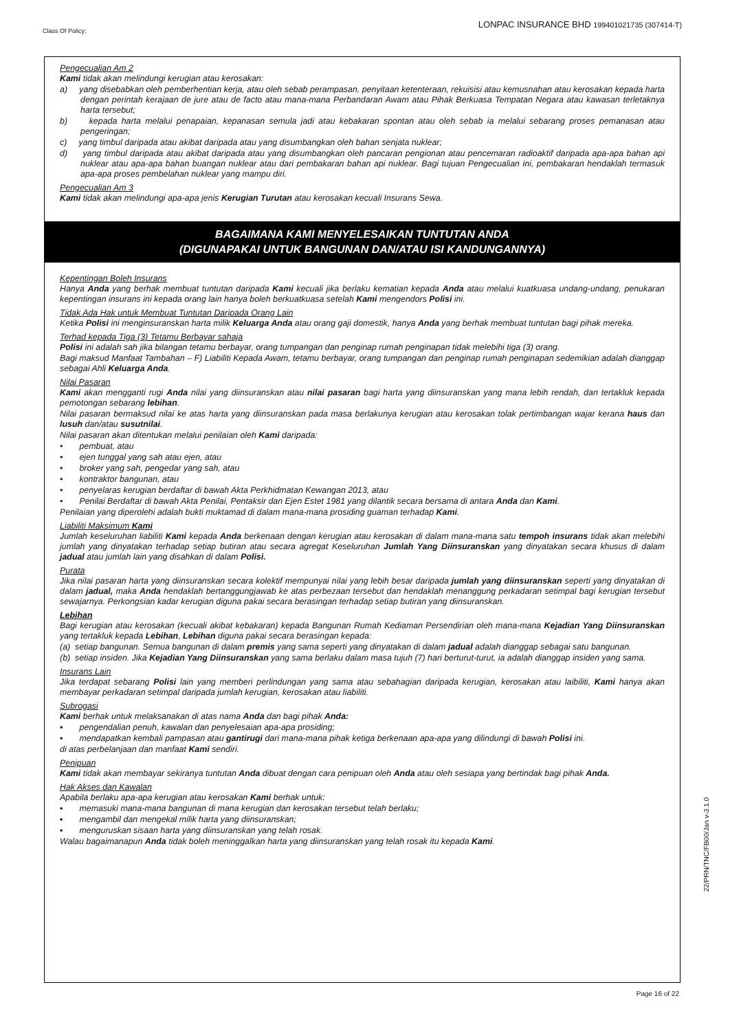Class Of Policy: LONPAC INSURANCE BHD 199401021735 (307414-T)
Pengecualian Am 2
Kami tidak akan melindungi kerugian atau kerosakan:
a) yang disebabkan oleh pemberhentian kerja, atau oleh sebab perampasan, penyitaan ketenteraan, rekuisisi atau kemusnahan atau kerosakan kepada harta dengan perintah kerajaan de jure atau de facto atau mana-mana Perbandaran Awam atau Pihak Berkuasa Tempatan Negara atau kawasan terletaknya harta tersebut;
b) kepada harta melalui penapaian, kepanasan semula jadi atau kebakaran spontan atau oleh sebab ia melalui sebarang proses pemanasan atau pengeringan;
c) yang timbul daripada atau akibat daripada atau yang disumbangkan oleh bahan senjata nuklear;
d) yang timbul daripada atau akibat daripada atau yang disumbangkan oleh pancaran pengionan atau pencemaran radioaktif daripada apa-apa bahan api nuklear atau apa-apa bahan buangan nuklear atau dari pembakaran bahan api nuklear. Bagi tujuan Pengecualian ini, pembakaran hendaklah termasuk apa-apa proses pembelahan nuklear yang mampu diri.
Pengecualian Am 3
Kami tidak akan melindungi apa-apa jenis Kerugian Turutan atau kerosakan kecuali Insurans Sewa.
BAGAIMANA KAMI MENYELESAIKAN TUNTUTAN ANDA
(DIGUNAPAKAI UNTUK BANGUNAN DAN/ATAU ISI KANDUNGANNYA)
Kepentingan Boleh Insurans
Hanya Anda yang berhak membuat tuntutan daripada Kami kecuali jika berlaku kematian kepada Anda atau melalui kuatkuasa undang-undang, penukaran kepentingan insurans ini kepada orang lain hanya boleh berkuatkuasa setelah Kami mengendors Polisi ini.
Tidak Ada Hak untuk Membuat Tuntutan Daripada Orang Lain
Ketika Polisi ini menginsuranskan harta milik Keluarga Anda atau orang gaji domestik, hanya Anda yang berhak membuat tuntutan bagi pihak mereka.
Terhad kepada Tiga (3) Tetamu Berbayar sahaja
Polisi ini adalah sah jika bilangan tetamu berbayar, orang tumpangan dan penginap rumah penginapan tidak melebihi tiga (3) orang.
Bagi maksud Manfaat Tambahan – F) Liabiliti Kepada Awam, tetamu berbayar, orang tumpangan dan penginap rumah penginapan sedemikian adalah dianggap sebagai Ahli Keluarga Anda.
Nilai Pasaran
Kami akan mengganti rugi Anda nilai yang diinsuranskan atau nilai pasaran bagi harta yang diinsuranskan yang mana lebih rendah, dan tertakluk kepada pemotongan sebarang lebihan.
Nilai pasaran bermaksud nilai ke atas harta yang diinsuranskan pada masa berlakunya kerugian atau kerosakan tolak pertimbangan wajar kerana haus dan lusuh dan/atau susutnilai.
Nilai pasaran akan ditentukan melalui penilaian oleh Kami daripada:
• pembuat, atau
• ejen tunggal yang sah atau ejen, atau
• broker yang sah, pengedar yang sah, atau
• kontraktor bangunan, atau
• penyelaras kerugian berdaftar di bawah Akta Perkhidmatan Kewangan 2013, atau
• Penilai Berdaftar di bawah Akta Penilai, Pentaksir dan Ejen Estet 1981 yang dilantik secara bersama di antara Anda dan Kami.
Penilaian yang diperolehi adalah bukti muktamad di dalam mana-mana prosiding guaman terhadap Kami.
Liabiliti Maksimum Kami
Jumlah keseluruhan liabiliti Kami kepada Anda berkenaan dengan kerugian atau kerosakan di dalam mana-mana satu tempoh insurans tidak akan melebihi jumlah yang dinyatakan terhadap setiap butiran atau secara agregat Keseluruhan Jumlah Yang Diinsuranskan yang dinyatakan secara khusus di dalam jadual atau jumlah lain yang disahkan di dalam Polisi.
Purata
Jika nilai pasaran harta yang diinsuranskan secara kolektif mempunyai nilai yang lebih besar daripada jumlah yang diinsuranskan seperti yang dinyatakan di dalam jadual, maka Anda hendaklah bertanggungjawab ke atas perbezaan tersebut dan hendaklah menanggung perkadaran setimpal bagi kerugian tersebut sewajarnya. Perkongsian kadar kerugian diguna pakai secara berasingan terhadap setiap butiran yang diinsuranskan.
Lebihan
Bagi kerugian atau kerosakan (kecuali akibat kebakaran) kepada Bangunan Rumah Kediaman Persendirian oleh mana-mana Kejadian Yang Diinsuranskan yang tertakluk kepada Lebihan, Lebihan diguna pakai secara berasingan kepada:
(a) setiap bangunan. Semua bangunan di dalam premis yang sama seperti yang dinyatakan di dalam jadual adalah dianggap sebagai satu bangunan.
(b) setiap insiden. Jika Kejadian Yang Diinsuranskan yang sama berlaku dalam masa tujuh (7) hari berturut-turut, ia adalah dianggap insiden yang sama.
Insurans Lain
Jika terdapat sebarang Polisi lain yang memberi perlindungan yang sama atau sebahagian daripada kerugian, kerosakan atau laibiliti, Kami hanya akan membayar perkadaran setimpal daripada jumlah kerugian, kerosakan atau liabiliti.
Subrogasi
Kami berhak untuk melaksanakan di atas nama Anda dan bagi pihak Anda:
▪ pengendalian penuh, kawalan dan penyelesaian apa-apa prosiding;
▪ mendapatkan kembali pampasan atau gantirugi dari mana-mana pihak ketiga berkenaan apa-apa yang dilindungi di bawah Polisi ini.
di atas perbelanjaan dan manfaat Kami sendiri.
Penipuan
Kami tidak akan membayar sekiranya tuntutan Anda dibuat dengan cara penipuan oleh Anda atau oleh sesiapa yang bertindak bagi pihak Anda.
Hak Akses dan Kawalan
Apabila berlaku apa-apa kerugian atau kerosakan Kami berhak untuk:
▪ memasuki mana-mana bangunan di mana kerugian dan kerosakan tersebut telah berlaku;
▪ mengambil dan mengekal milik harta yang diinsuranskan;
▪ menguruskan sisaan harta yang diinsuranskan yang telah rosak.
Walau bagaimanapun Anda tidak boleh meninggalkan harta yang diinsuranskan yang telah rosak itu kepada Kami.
22/PRN/TNC/FB00/Jan v-3.1.0
Page 16 of 22